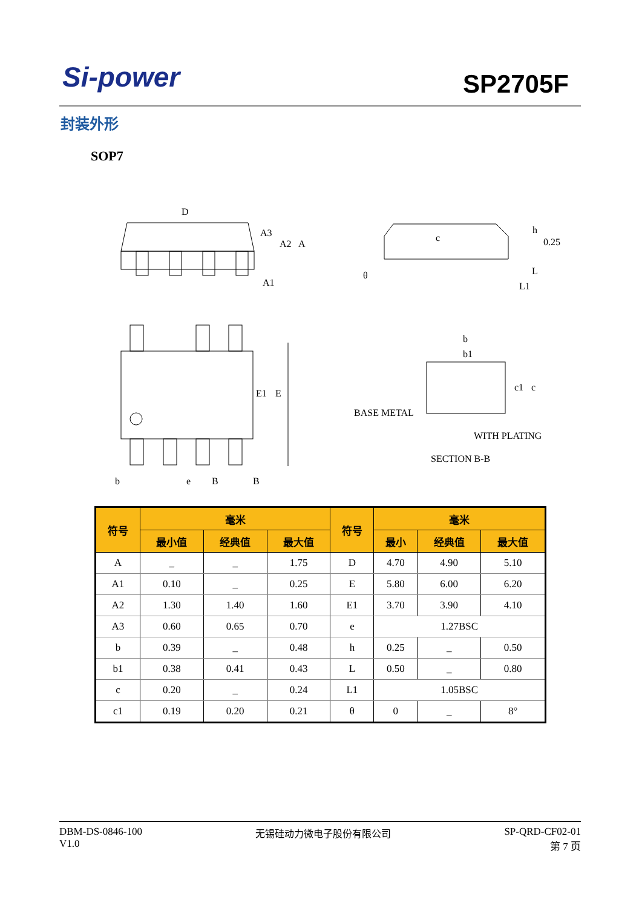Si-power SP2705F
封装外形
SOP7
D
A3
A2
A
A1
c
θ
h
0.25
L
L1
E1
E
b
e
B
B
b
b1
BASE METAL
WITH PLATING
SECTION B-B
c1
c
| 符号 | 毫米 | | | 符号 | 毫米 | | |
| --- | --- | --- | --- | --- | --- | --- | --- |
| | 最小值 | 经典值 | 最大值 | | 最小 | 经典值 | 最大值 |
| A | _ | _ | 1.75 | D | 4.70 | 4.90 | 5.10 |
| A1 | 0.10 | _ | 0.25 | E | 5.80 | 6.00 | 6.20 |
| A2 | 1.30 | 1.40 | 1.60 | E1 | 3.70 | 3.90 | 4.10 |
| A3 | 0.60 | 0.65 | 0.70 | e | 1.27BSC | | |
| b | 0.39 | _ | 0.48 | h | 0.25 | _ | 0.50 |
| b1 | 0.38 | 0.41 | 0.43 | L | 0.50 | _ | 0.80 |
| c | 0.20 | _ | 0.24 | L1 | 1.05BSC | | |
| c1 | 0.19 | 0.20 | 0.21 | θ | 0 | _ | 8° |
DBM-DS-0846-100
V1.0
无锡硅动力微电子股份有限公司 SP-QRD-CF02-01
第 7 页